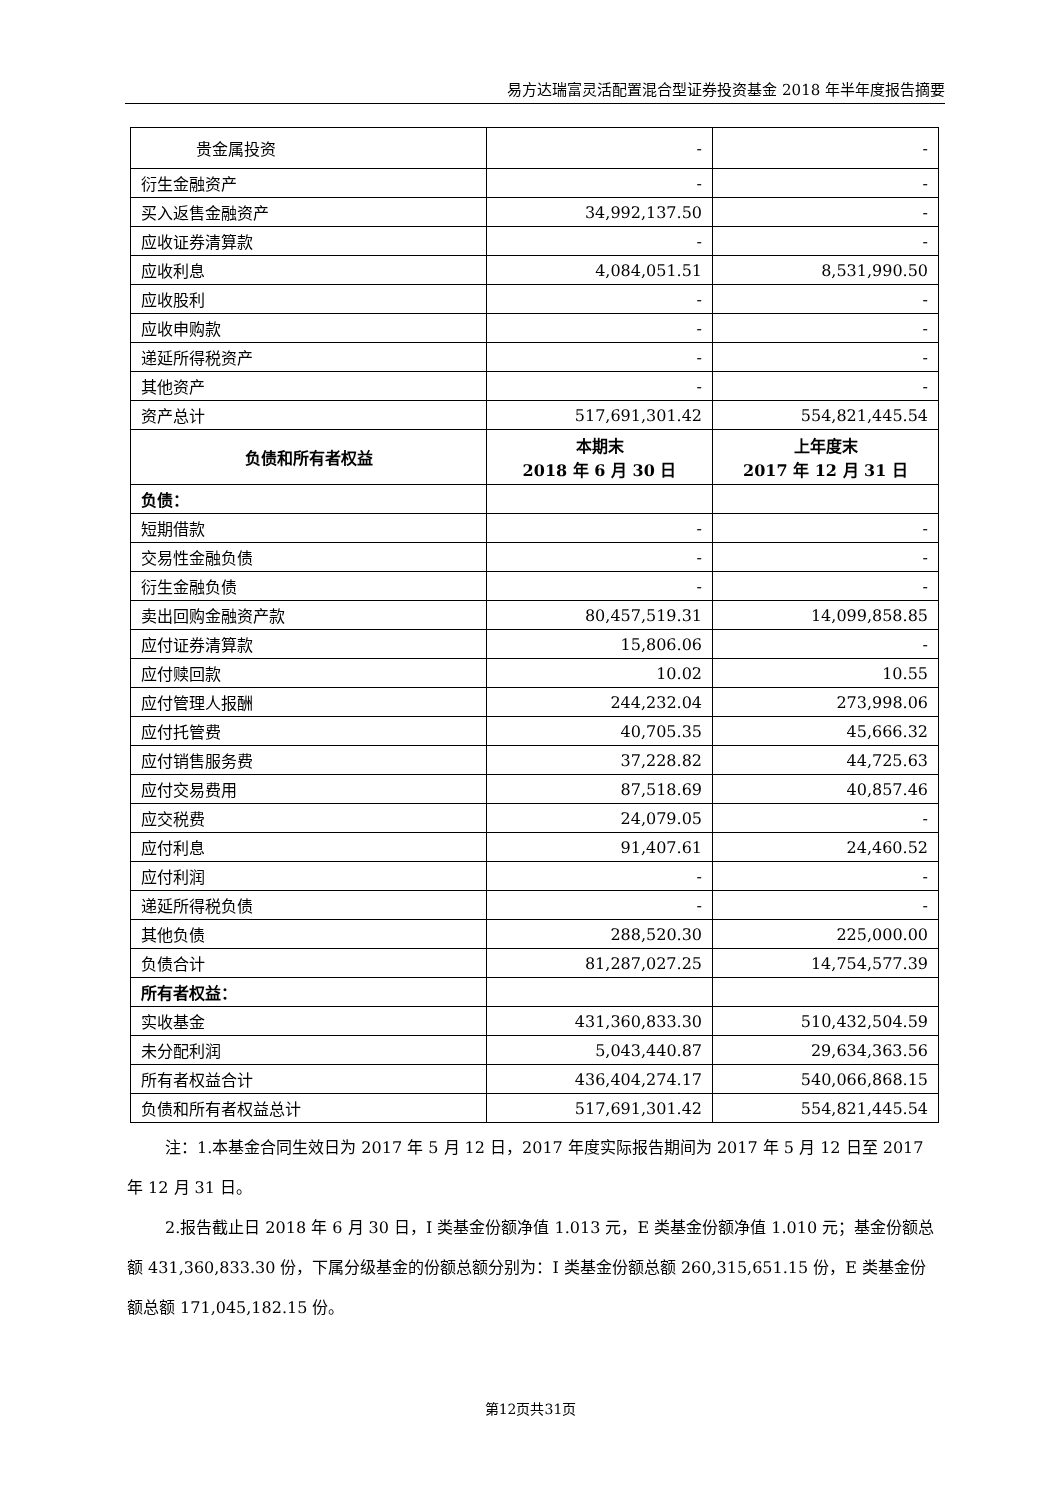易方达瑞富灵活配置混合型证券投资基金 2018 年半年度报告摘要
| 贵金属投资 | - | - |
| 衍生金融资产 | - | - |
| 买入返售金融资产 | 34,992,137.50 | - |
| 应收证券清算款 | - | - |
| 应收利息 | 4,084,051.51 | 8,531,990.50 |
| 应收股利 | - | - |
| 应收申购款 | - | - |
| 递延所得税资产 | - | - |
| 其他资产 | - | - |
| 资产总计 | 517,691,301.42 | 554,821,445.54 |
| 负债和所有者权益 | 本期末 2018 年 6 月 30 日 | 上年度末 2017 年 12 月 31 日 |
| 负债： | | |
| 短期借款 | - | - |
| 交易性金融负债 | - | - |
| 衍生金融负债 | - | - |
| 卖出回购金融资产款 | 80,457,519.31 | 14,099,858.85 |
| 应付证券清算款 | 15,806.06 | - |
| 应付赎回款 | 10.02 | 10.55 |
| 应付管理人报酬 | 244,232.04 | 273,998.06 |
| 应付托管费 | 40,705.35 | 45,666.32 |
| 应付销售服务费 | 37,228.82 | 44,725.63 |
| 应付交易费用 | 87,518.69 | 40,857.46 |
| 应交税费 | 24,079.05 | - |
| 应付利息 | 91,407.61 | 24,460.52 |
| 应付利润 | - | - |
| 递延所得税负债 | - | - |
| 其他负债 | 288,520.30 | 225,000.00 |
| 负债合计 | 81,287,027.25 | 14,754,577.39 |
| 所有者权益： | | |
| 实收基金 | 431,360,833.30 | 510,432,504.59 |
| 未分配利润 | 5,043,440.87 | 29,634,363.56 |
| 所有者权益合计 | 436,404,274.17 | 540,066,868.15 |
| 负债和所有者权益总计 | 517,691,301.42 | 554,821,445.54 |
注：1.本基金合同生效日为 2017 年 5 月 12 日，2017 年度实际报告期间为 2017 年 5 月 12 日至 2017 年 12 月 31 日。
2.报告截止日 2018 年 6 月 30 日，I 类基金份额净值 1.013 元，E 类基金份额净值 1.010 元；基金份额总额 431,360,833.30 份，下属分级基金的份额总额分别为：I 类基金份额总额 260,315,651.15 份，E 类基金份额总额 171,045,182.15 份。
第12页共31页